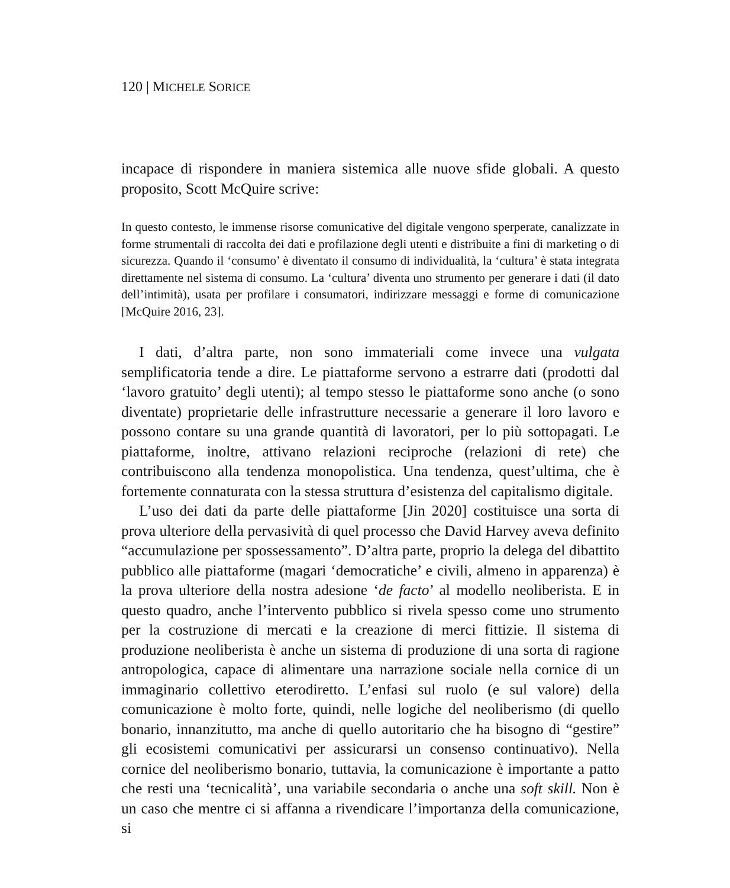120 | MICHELE SORICE
incapace di rispondere in maniera sistemica alle nuove sfide globali. A questo proposito, Scott McQuire scrive:
In questo contesto, le immense risorse comunicative del digitale vengono sperperate, canalizzate in forme strumentali di raccolta dei dati e profilazione degli utenti e distribuite a fini di marketing o di sicurezza. Quando il ‘consumo’ è diventato il consumo di individualità, la ‘cultura’ è stata integrata direttamente nel sistema di consumo. La ‘cultura’ diventa uno strumento per generare i dati (il dato dell’intimità), usata per profilare i consumatori, indirizzare messaggi e forme di comunicazione [McQuire 2016, 23].
I dati, d’altra parte, non sono immateriali come invece una vulgata semplificatoria tende a dire. Le piattaforme servono a estrarre dati (prodotti dal ‘lavoro gratuito’ degli utenti); al tempo stesso le piattaforme sono anche (o sono diventate) proprietarie delle infrastrutture necessarie a generare il loro lavoro e possono contare su una grande quantità di lavoratori, per lo più sottopagati. Le piattaforme, inoltre, attivano relazioni reciproche (relazioni di rete) che contribuiscono alla tendenza monopolistica. Una tendenza, quest’ultima, che è fortemente connaturata con la stessa struttura d’esistenza del capitalismo digitale.
L’uso dei dati da parte delle piattaforme [Jin 2020] costituisce una sorta di prova ulteriore della pervasività di quel processo che David Harvey aveva definito “accumulazione per spossessamento”. D’altra parte, proprio la delega del dibattito pubblico alle piattaforme (magari ‘democratiche’ e civili, almeno in apparenza) è la prova ulteriore della nostra adesione ‘de facto’ al modello neoliberista. E in questo quadro, anche l’intervento pubblico si rivela spesso come uno strumento per la costruzione di mercati e la creazione di merci fittizie. Il sistema di produzione neoliberista è anche un sistema di produzione di una sorta di ragione antropologica, capace di alimentare una narrazione sociale nella cornice di un immaginario collettivo eterodiretto. L’enfasi sul ruolo (e sul valore) della comunicazione è molto forte, quindi, nelle logiche del neoliberismo (di quello bonario, innanzitutto, ma anche di quello autoritario che ha bisogno di “gestire” gli ecosistemi comunicativi per assicurarsi un consenso continuativo). Nella cornice del neoliberismo bonario, tuttavia, la comunicazione è importante a patto che resti una ‘tecnicalità’, una variabile secondaria o anche una soft skill. Non è un caso che mentre ci si affanna a rivendicare l’importanza della comunicazione, si